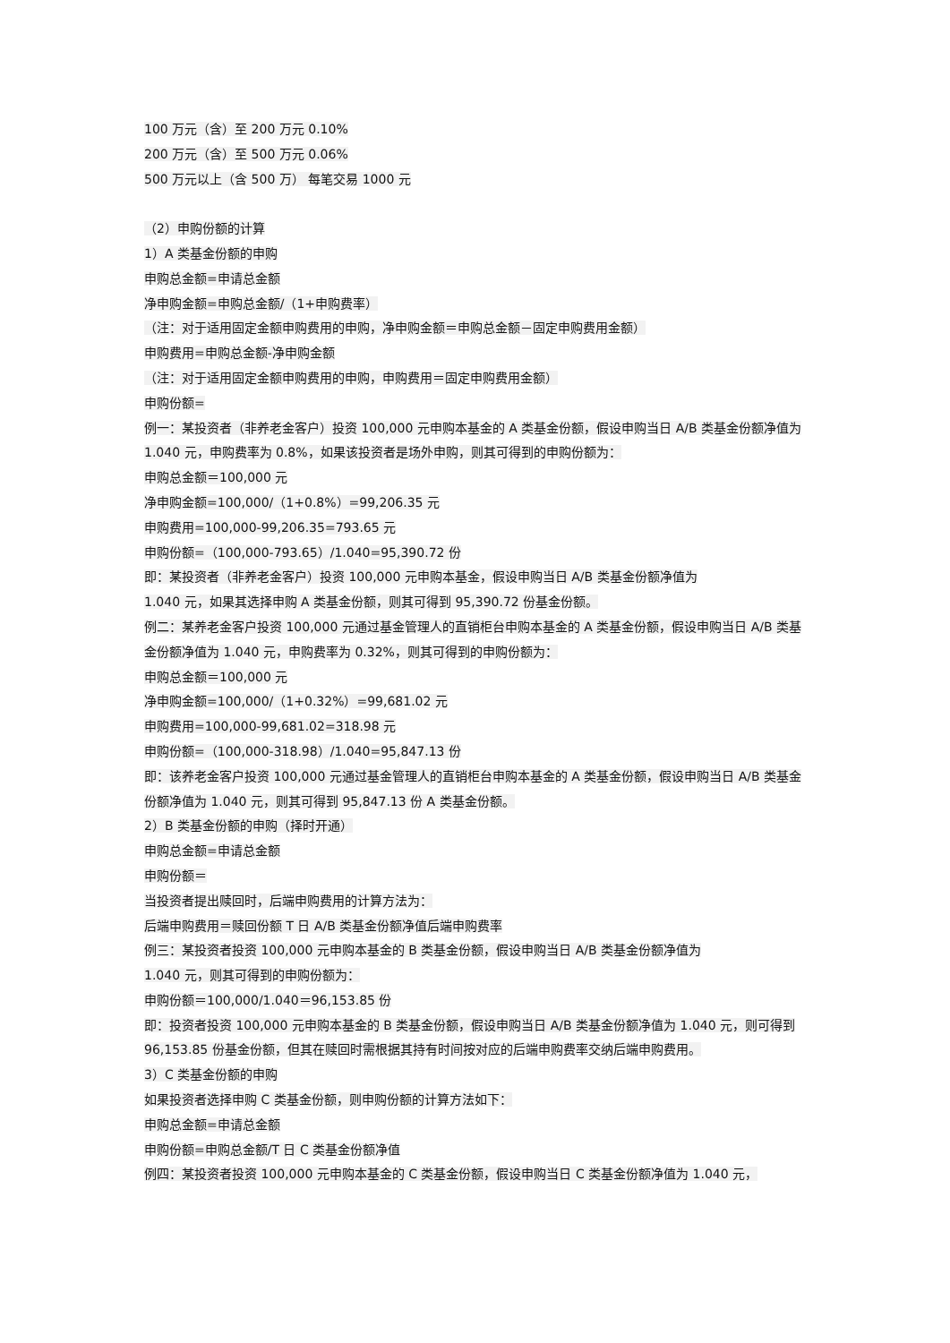100 万元（含）至 200 万元 0.10%
200 万元（含）至 500 万元 0.06%
500 万元以上（含 500 万） 每笔交易 1000 元
（2）申购份额的计算
1）A 类基金份额的申购
申购总金额=申请总金额
净申购金额=申购总金额/（1+申购费率）
（注：对于适用固定金额申购费用的申购，净申购金额＝申购总金额－固定申购费用金额）
申购费用=申购总金额-净申购金额
（注：对于适用固定金额申购费用的申购，申购费用＝固定申购费用金额）
申购份额=
例一：某投资者（非养老金客户）投资 100,000 元申购本基金的 A 类基金份额，假设申购当日 A/B 类基金份额净值为 1.040 元，申购费率为 0.8%，如果该投资者是场外申购，则其可得到的申购份额为：
申购总金额＝100,000 元
净申购金额=100,000/（1+0.8%）=99,206.35 元
申购费用=100,000-99,206.35=793.65 元
申购份额=（100,000-793.65）/1.040=95,390.72 份
即：某投资者（非养老金客户）投资 100,000 元申购本基金，假设申购当日 A/B 类基金份额净值为
1.040 元，如果其选择申购 A 类基金份额，则其可得到 95,390.72 份基金份额。
例二：某养老金客户投资 100,000 元通过基金管理人的直销柜台申购本基金的 A 类基金份额，假设申购当日 A/B 类基金份额净值为 1.040 元，申购费率为 0.32%，则其可得到的申购份额为：
申购总金额＝100,000 元
净申购金额=100,000/（1+0.32%）=99,681.02 元
申购费用=100,000-99,681.02=318.98 元
申购份额=（100,000-318.98）/1.040=95,847.13 份
即：该养老金客户投资 100,000 元通过基金管理人的直销柜台申购本基金的 A 类基金份额，假设申购当日 A/B 类基金份额净值为 1.040 元，则其可得到 95,847.13 份 A 类基金份额。
2）B 类基金份额的申购（择时开通）
申购总金额=申请总金额
申购份额＝
当投资者提出赎回时，后端申购费用的计算方法为：
后端申购费用＝赎回份额 T 日 A/B 类基金份额净值后端申购费率
例三：某投资者投资 100,000 元申购本基金的 B 类基金份额，假设申购当日 A/B 类基金份额净值为
1.040 元，则其可得到的申购份额为：
申购份额＝100,000/1.040＝96,153.85 份
即：投资者投资 100,000 元申购本基金的 B 类基金份额，假设申购当日 A/B 类基金份额净值为 1.040 元，则可得到 96,153.85 份基金份额，但其在赎回时需根据其持有时间按对应的后端申购费率交纳后端申购费用。
3）C 类基金份额的申购
如果投资者选择申购 C 类基金份额，则申购份额的计算方法如下：
申购总金额=申请总金额
申购份额=申购总金额/T 日 C 类基金份额净值
例四：某投资者投资 100,000 元申购本基金的 C 类基金份额，假设申购当日 C 类基金份额净值为 1.040 元，